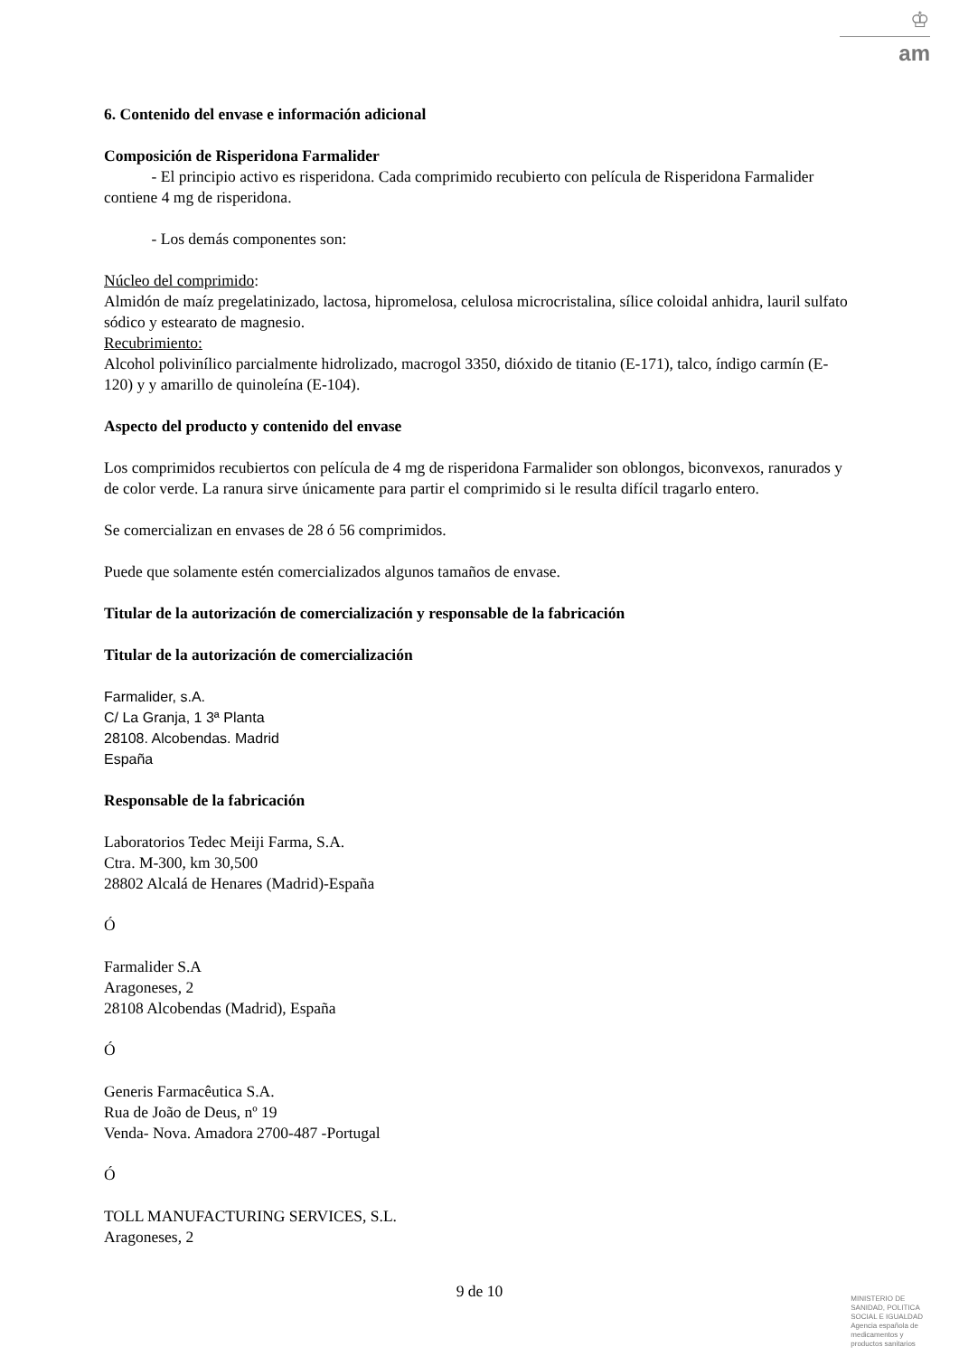♔
am
6. Contenido del envase e información adicional
Composición de Risperidona Farmalider
- El principio activo es risperidona. Cada comprimido recubierto con película de Risperidona Farmalider contiene 4 mg de risperidona.
- Los demás componentes son:
Núcleo del comprimido:
Almidón de maíz pregelatinizado, lactosa, hipromelosa, celulosa microcristalina, sílice coloidal anhidra, lauril sulfato sódico y estearato de magnesio.
Recubrimiento:
Alcohol polivinílico parcialmente hidrolizado, macrogol 3350, dióxido de titanio (E-171), talco, índigo carmín (E-120) y y amarillo de quinoleína (E-104).
Aspecto del producto y contenido del envase
Los comprimidos recubiertos con película de 4 mg de risperidona Farmalider son oblongos, biconvexos, ranurados y de color verde. La ranura sirve únicamente para partir el comprimido si le resulta difícil tragarlo entero.
Se comercializan en envases de 28 ó 56 comprimidos.
Puede que solamente estén comercializados algunos tamaños de envase.
Titular de la autorización de comercialización y responsable de la fabricación
Titular de la autorización de comercialización
Farmalider, s.A.
C/ La Granja, 1 3ª Planta
28108. Alcobendas. Madrid
España
Responsable de la fabricación
Laboratorios Tedec Meiji Farma, S.A.
Ctra. M-300, km 30,500
28802 Alcalá de Henares (Madrid)-España
Ó
Farmalider S.A
Aragoneses, 2
28108 Alcobendas (Madrid), España
Ó
Generis Farmacêutica S.A.
Rua de João de Deus, nº 19
Venda- Nova. Amadora 2700-487 -Portugal
Ó
TOLL MANUFACTURING SERVICES, S.L.
Aragoneses, 2
9 de 10
MINISTERIO DE
SANIDAD, POLITICA
SOCIAL E IGUALDAD
Agencia española de
medicamentos y
productos sanitarios